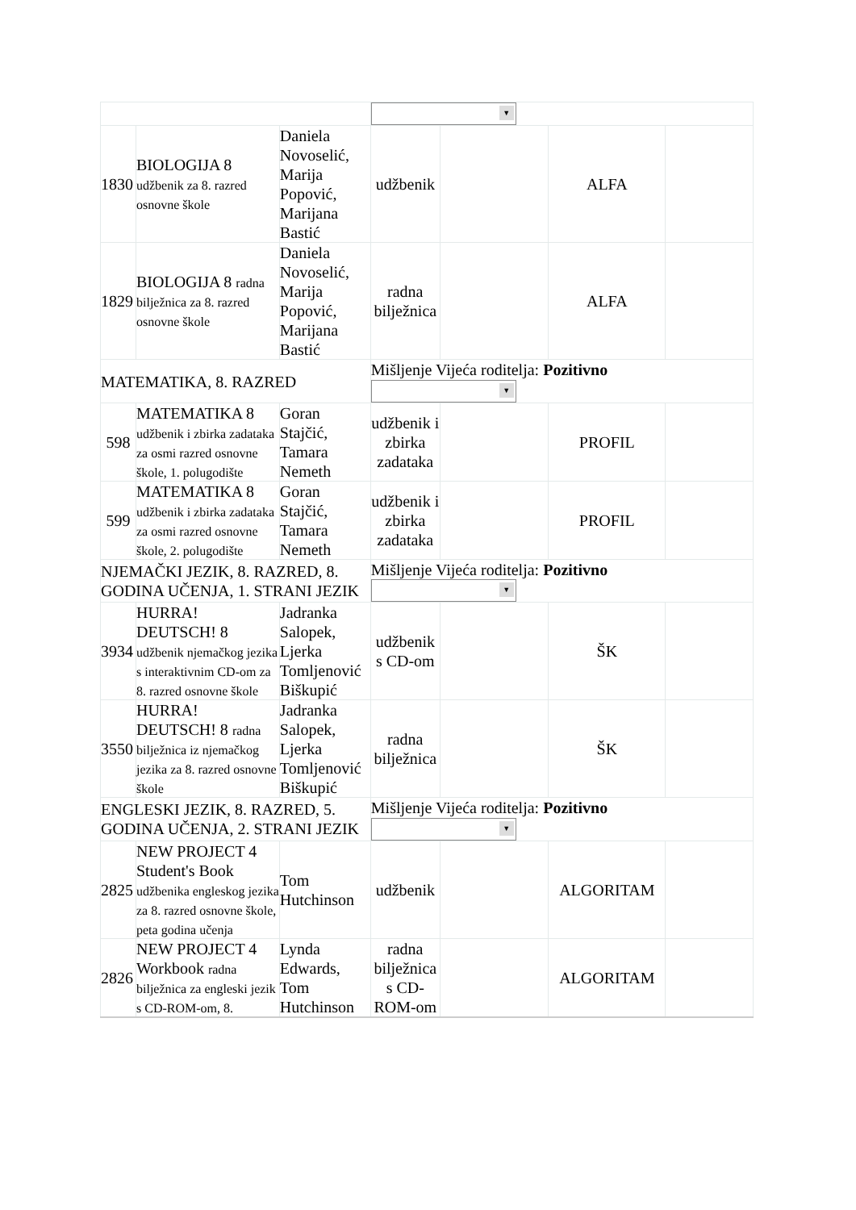| | | | ▼ | | | |
| 1830 | BIOLOGIJA 8 udžbenik za 8. razred osnovne škole | Daniela Novoselić, Marija Popović, Marijana Bastić | udžbenik | | ALFA | |
| 1829 | BIOLOGIJA 8 radna bilježnica za 8. razred osnovne škole | Daniela Novoselić, Marija Popović, Marijana Bastić | radna bilježnica | | ALFA | |
| MATEMATIKA, 8. RAZRED | | | Mišljenje Vijeća roditelja: Pozitivno ▼ | | | |
| 598 | MATEMATIKA 8 udžbenik i zbirka zadataka za osmi razred osnovne škole, 1. polugodište | Goran Stajčić, Tamara Nemeth | udžbenik i zbirka zadataka | | PROFIL | |
| 599 | MATEMATIKA 8 udžbenik i zbirka zadataka za osmi razred osnovne škole, 2. polugodište | Goran Stajčić, Tamara Nemeth | udžbenik i zbirka zadataka | | PROFIL | |
| NJEMAČKI JEZIK, 8. RAZRED, 8. GODINA UČENJA, 1. STRANI JEZIK | | | Mišljenje Vijeća roditelja: Pozitivno ▼ | | | |
| 3934 | HURRA! DEUTSCH! 8 udžbenik njemačkog jezika s interaktivnim CD-om za 8. razred osnovne škole | Jadranka Salopek, Ljerka Tomljenović Biškupić | udžbenik s CD-om | | ŠK | |
| 3550 | HURRA! DEUTSCH! 8 radna bilježnica iz njemačkog jezika za 8. razred osnovne škole | Jadranka Salopek, Ljerka Tomljenović Biškupić | radna bilježnica | | ŠK | |
| ENGLESKI JEZIK, 8. RAZRED, 5. GODINA UČENJA, 2. STRANI JEZIK | | | Mišljenje Vijeća roditelja: Pozitivno ▼ | | | |
| 2825 | NEW PROJECT 4 Student's Book udžbenika engleskog jezika za 8. razred osnovne škole, peta godina učenja | Tom Hutchinson | udžbenik | | ALGORITAM | |
| 2826 | NEW PROJECT 4 Workbook radna bilježnica za engleski jezik s CD-ROM-om, 8. | Lynda Edwards, Tom Hutchinson | radna bilježnica s CD-ROM-om | | ALGORITAM | |